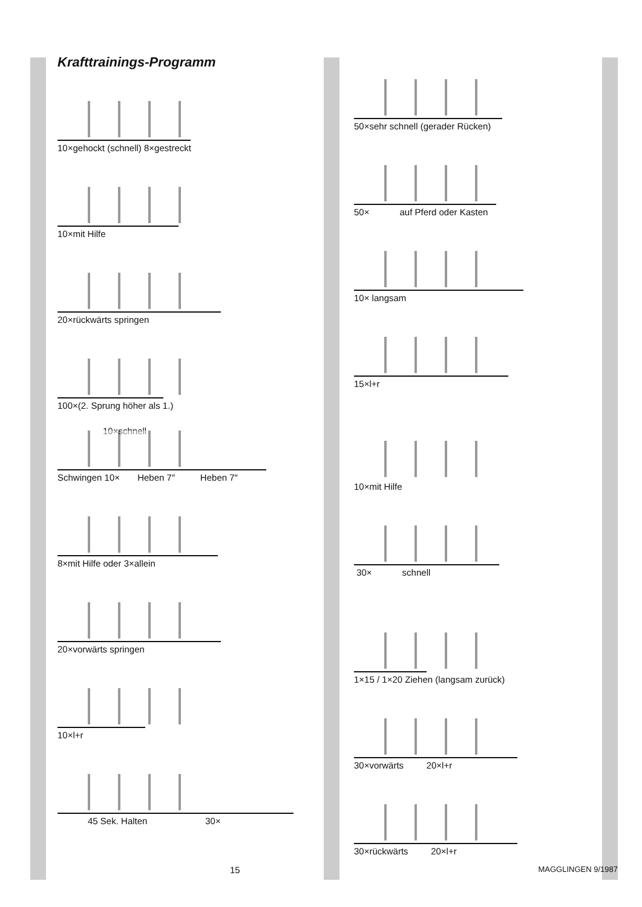Krafttrainings-Programm
10×gehockt (schnell) 8×gestreckt
10×mit Hilfe
20×rückwärts springen
100×(2. Sprung höher als 1.)
10×schnell
Schwingen 10× Heben 7″ Heben 7″
8×mit Hilfe oder 3×allein
20×vorwärts springen
10×l+r
45 Sek. Halten 30×
50×sehr schnell (gerader Rücken)
50× auf Pferd oder Kasten
10× langsam
15×l+r
10×mit Hilfe
30× schnell
1×15 / 1×20 Ziehen (langsam zurück)
30×vorwärts 20×l+r
30×rückwärts 20×l+r
15 MAGGLINGEN 9/1987